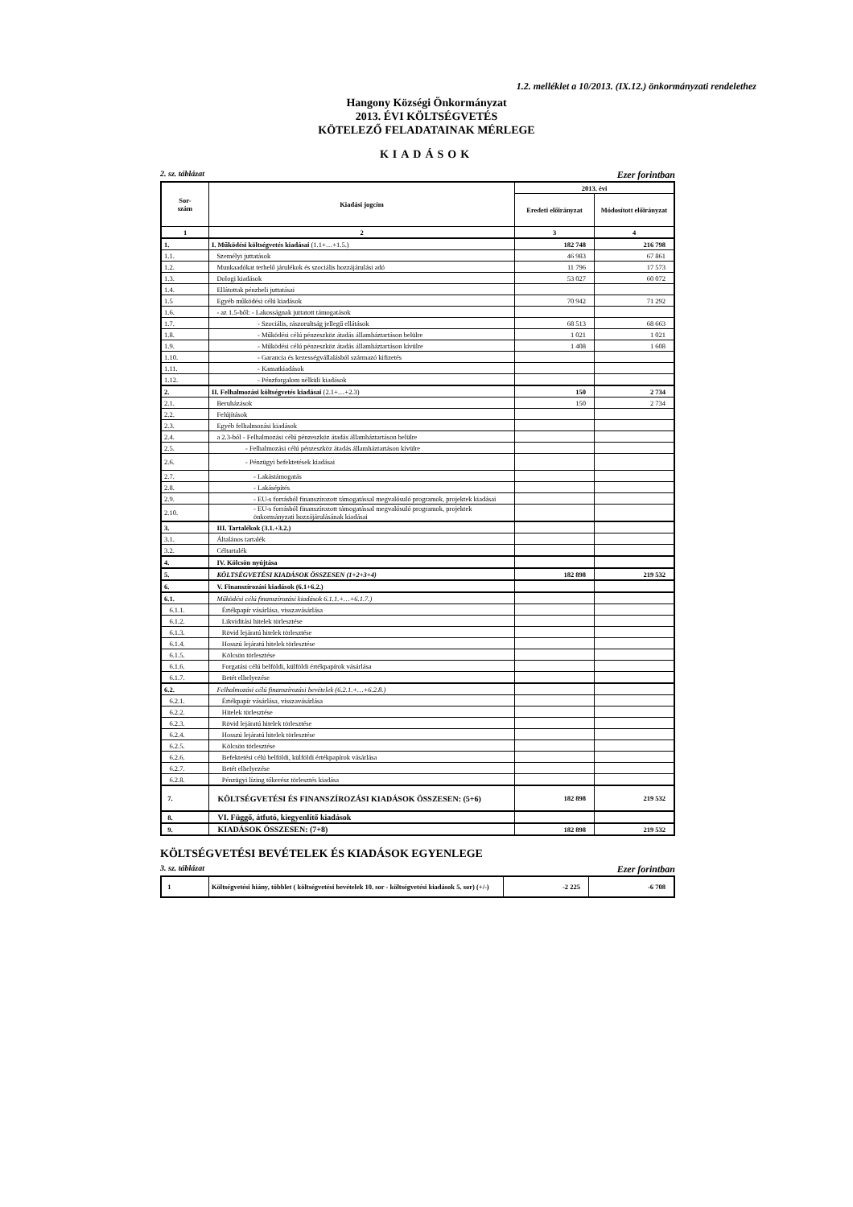1.2. melléklet a 10/2013. (IX.12.) önkormányzati rendelethez
Hangony Községi Önkormányzat
2013. ÉVI KÖLTSÉGVETÉS
KÖTELEZŐ FELADATAINAK MÉRLEGE
KIADÁSOK
2. sz. táblázat Ezer forintban
| Sor- szám | Kiadási jogcím | 2013. évi | |
| --- | --- | --- | --- |
| | | Eredeti előirányzat | Módosított előirányzat |
| 1 | 2 | 3 | 4 |
| 1. | I. Működési költségvetés kiadásai (1.1+…+1.5.) | 182 748 | 216 798 |
| 1.1. | Személyi juttatások | 46 983 | 67 861 |
| 1.2. | Munkaadókat terhelő járulékok és szociális hozzájárulási adó | 11 796 | 17 573 |
| 1.3. | Dologi kiadások | 53 027 | 60 072 |
| 1.4. | Ellátottak pénzbeli juttatásai | | |
| 1.5 | Egyéb működési célú kiadások | 70 942 | 71 292 |
| 1.6. | - az 1.5-ből: - Lakosságnak juttatott támogatások | | |
| 1.7. | - Szociális, rászorultság jellegű ellátások | 68 513 | 68 663 |
| 1.8. | - Működési célú pénzeszköz átadás államháztartáson belülre | 1 021 | 1 021 |
| 1.9. | - Működési célú pénzeszköz átadás államháztartáson kívülre | 1 408 | 1 608 |
| 1.10. | - Garancia és kezességvállalásból származó kifizetés | | |
| 1.11. | - Kamatkiadások | | |
| 1.12. | - Pénzforgalom nélküli kiadások | | |
| 2. | II. Felhalmozási költségvetés kiadásai (2.1+…+2.3) | 150 | 2 734 |
| 2.1. | Beruházások | 150 | 2 734 |
| 2.2. | Felújítások | | |
| 2.3. | Egyéb felhalmozási kiadások | | |
| 2.4. | a 2.3-ból - Felhalmozási célú pénzeszköz átadás államháztartáson belülre | | |
| 2.5. | - Felhalmozási célú pénzeszköz átadás államháztartáson kívülre | | |
| 2.6. | - Pénzügyi befektetések kiadásai | | |
| 2.7. | - Lakástámogatás | | |
| 2.8. | - Lakásépítés | | |
| 2.9. | - EU-s forrásból finanszírozott támogatással megvalósuló programok, projektek kiadásai | | |
| 2.10. | - EU-s forrásból finanszírozott támogatással megvalósuló programok, projektek önkormányzati hozzájárulásának kiadásai | | |
| 3. | III. Tartalékok (3.1.+3.2.) | | |
| 3.1. | Általános tartalék | | |
| 3.2. | Céltartalék | | |
| 4. | IV. Kölcsön nyújtása | | |
| 5. | KÖLTSÉGVETÉSI KIADÁSOK ÖSSZESEN (1+2+3+4) | 182 898 | 219 532 |
| 6. | V. Finanszírozási kiadások (6.1+6.2.) | | |
| 6.1. | Működési célú finanszírozási kiadások 6.1.1.+…+6.1.7.) | | |
| 6.1.1. | Értékpapír vásárlása, visszavásárlása | | |
| 6.1.2. | Likviditási hitelek törlesztése | | |
| 6.1.3. | Rövid lejáratú hitelek törlesztése | | |
| 6.1.4. | Hosszú lejáratú hitelek törlesztése | | |
| 6.1.5. | Kölcsön törlesztése | | |
| 6.1.6. | Forgatási célú belföldi, külföldi értékpapírok vásárlása | | |
| 6.1.7. | Betét elhelyezése | | |
| 6.2. | Felhalmozási célú finanszírozási bevételek (6.2.1.+…+6.2.8.) | | |
| 6.2.1. | Értékpapír vásárlása, visszavásárlása | | |
| 6.2.2. | Hitelek törlesztése | | |
| 6.2.3. | Rövid lejáratú hitelek törlesztése | | |
| 6.2.4. | Hosszú lejáratú hitelek törlesztése | | |
| 6.2.5. | Kölcsön törlesztése | | |
| 6.2.6. | Befektetési célú belföldi, külföldi értékpapírok vásárlása | | |
| 6.2.7. | Betét elhelyezése | | |
| 6.2.8. | Pénzügyi lízing tőkerész törlesztés kiadása | | |
| 7. | KÖLTSÉGVETÉSI ÉS FINANSZÍROZÁSI KIADÁSOK ÖSSZESEN: (5+6) | 182 898 | 219 532 |
| 8. | VI. Függő, átfutó, kiegyenlítő kiadások | | |
| 9. | KIADÁSOK ÖSSZESEN: (7+8) | 182 898 | 219 532 |
KÖLTSÉGVETÉSI BEVÉTELEK ÉS KIADÁSOK EGYENLEGE
3. sz. táblázat Ezer forintban
| 1 | Költségvetési hiány, többlet ( költségvetési bevételek 10. sor - költségvetési kiadások 5. sor) (+/-) | -2 225 | -6 708 |